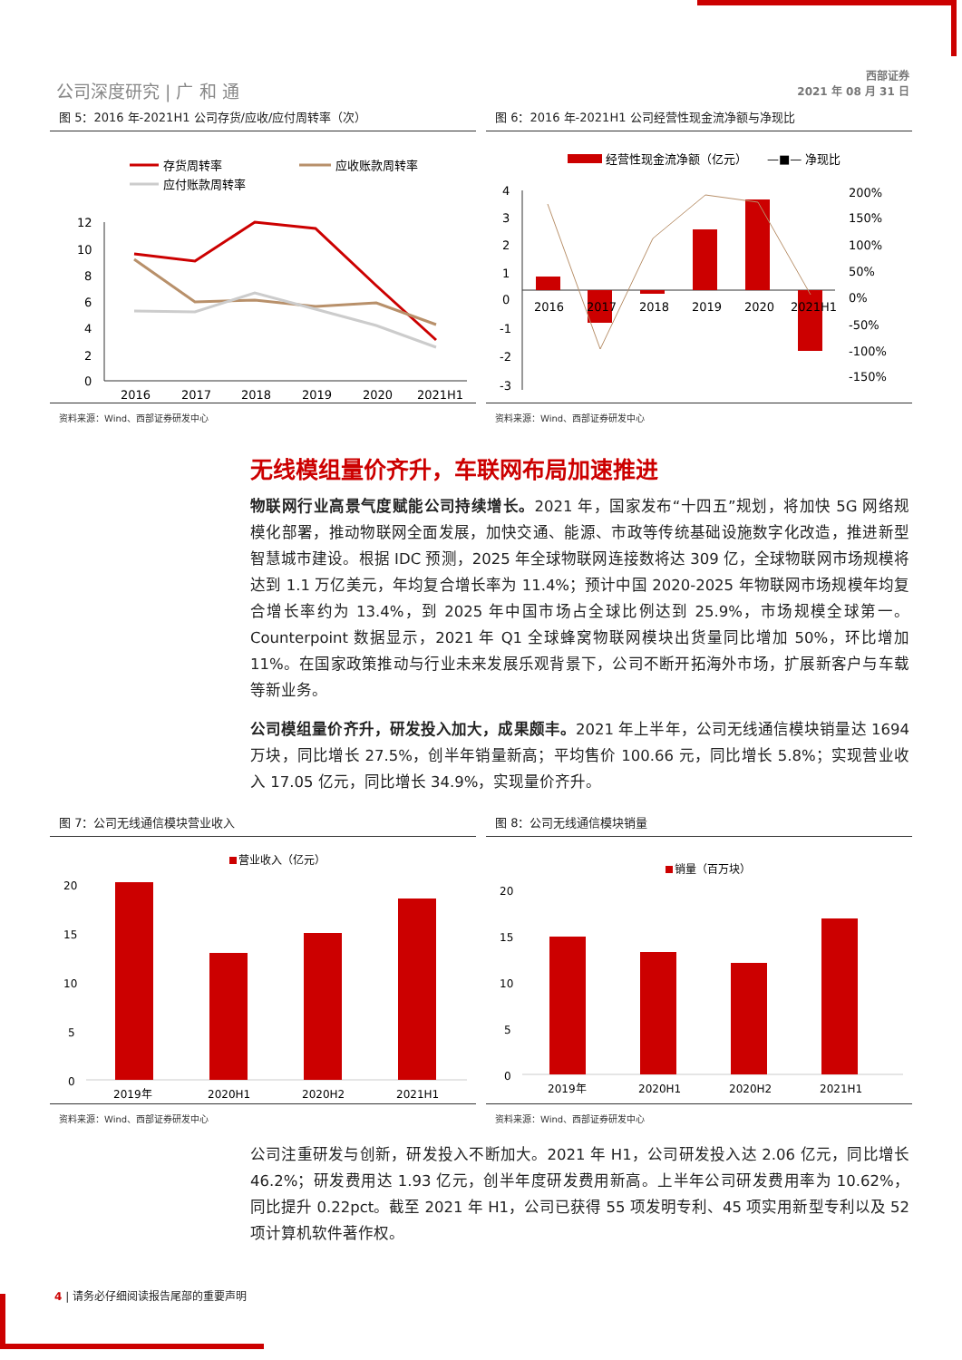公司深度研究 | 广 和 通
西部证券
2021 年 08 月 31 日
图 5：2016 年-2021H1 公司存货/应收/应付周转率（次）
存货周转率
应收账款周转率
应付账款周转率
12
10
8
6
4
2
0
2016
2017
2018
2019
2020
2021H1
资料来源：Wind、西部证券研发中心
图 6：2016 年-2021H1 公司经营性现金流净额与净现比
经营性现金流净额（亿元）
—■— 净现比
4
3
2
1
0
-1
-2
-3
2016
2017
2018
2019
2020
2021H1
200%
150%
100%
50%
0%
-50%
-100%
-150%
资料来源：Wind、西部证券研发中心
无线模组量价齐升，车联网布局加速推进
物联网行业高景气度赋能公司持续增长。2021 年，国家发布“十四五”规划，将加快 5G 网络规模化部署，推动物联网全面发展，加快交通、能源、市政等传统基础设施数字化改造，推进新型智慧城市建设。根据 IDC 预测，2025 年全球物联网连接数将达 309 亿，全球物联网市场规模将达到 1.1 万亿美元，年均复合增长率为 11.4%；预计中国 2020-2025 年物联网市场规模年均复合增长率约为 13.4%，到 2025 年中国市场占全球比例达到 25.9%，市场规模全球第一。Counterpoint 数据显示，2021 年 Q1 全球蜂窝物联网模块出货量同比增加 50%，环比增加 11%。在国家政策推动与行业未来发展乐观背景下，公司不断开拓海外市场，扩展新客户与车载等新业务。
公司模组量价齐升，研发投入加大，成果颇丰。2021 年上半年，公司无线通信模块销量达 1694 万块，同比增长 27.5%，创半年销量新高；平均售价 100.66 元，同比增长 5.8%；实现营业收入 17.05 亿元，同比增长 34.9%，实现量价齐升。
图 7：公司无线通信模块营业收入
营业收入（亿元）
20
15
10
5
0
2019年
2020H1
2020H2
2021H1
资料来源：Wind、西部证券研发中心
图 8：公司无线通信模块销量
销量（百万块）
20
15
10
5
0
2019年
2020H1
2020H2
2021H1
资料来源：Wind、西部证券研发中心
公司注重研发与创新，研发投入不断加大。2021 年 H1，公司研发投入达 2.06 亿元，同比增长 46.2%；研发费用达 1.93 亿元，创半年度研发费用新高。上半年公司研发费用率为 10.62%，同比提升 0.22pct。截至 2021 年 H1，公司已获得 55 项发明专利、45 项实用新型专利以及 52 项计算机软件著作权。
4 | 请务必仔细阅读报告尾部的重要声明